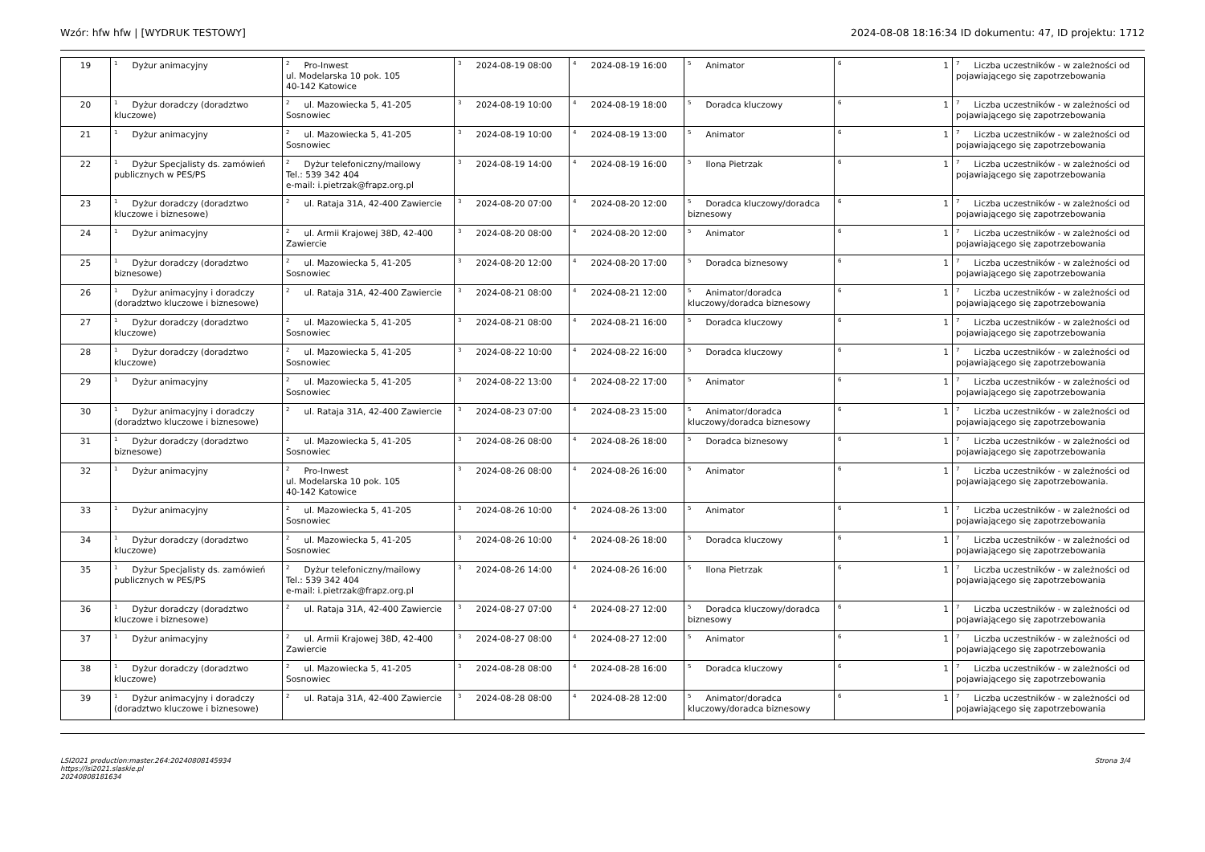Wzór: hfw hfw | [WYDRUK TESTOWY] 2024-08-08 18:16:34 ID dokumentu: 47, ID projektu: 1712
| 19 | <sup>1</sup> Dyżur animacyjny | <sup>2</sup> Pro-Inwest ul. Modelarska 10 pok. 105 40-142 Katowice | <sup>3</sup> 2024-08-19 08:00 | <sup>4</sup> 2024-08-19 16:00 | <sup>5</sup> Animator | <sup>6</sup> 1 | <sup>7</sup> Liczba uczestników - w zależności od pojawiającego się zapotrzebowania |
| 20 | <sup>1</sup> Dyżur doradczy (doradztwo kluczowe) | <sup>2</sup> ul. Mazowiecka 5, 41-205 Sosnowiec | <sup>3</sup> 2024-08-19 10:00 | <sup>4</sup> 2024-08-19 18:00 | <sup>5</sup> Doradca kluczowy | <sup>6</sup> 1 | <sup>7</sup> Liczba uczestników - w zależności od pojawiającego się zapotrzebowania |
| 21 | <sup>1</sup> Dyżur animacyjny | <sup>2</sup> ul. Mazowiecka 5, 41-205 Sosnowiec | <sup>3</sup> 2024-08-19 10:00 | <sup>4</sup> 2024-08-19 13:00 | <sup>5</sup> Animator | <sup>6</sup> 1 | <sup>7</sup> Liczba uczestników - w zależności od pojawiającego się zapotrzebowania |
| 22 | <sup>1</sup> Dyżur Specjalisty ds. zamówień publicznych w PES/PS | <sup>2</sup> Dyżur telefoniczny/mailowy Tel.: 539 342 404 e-mail: i.pietrzak@frapz.org.pl | <sup>3</sup> 2024-08-19 14:00 | <sup>4</sup> 2024-08-19 16:00 | <sup>5</sup> Ilona Pietrzak | <sup>6</sup> 1 | <sup>7</sup> Liczba uczestników - w zależności od pojawiającego się zapotrzebowania |
| 23 | <sup>1</sup> Dyżur doradczy (doradztwo kluczowe i biznesowe) | <sup>2</sup> ul. Rataja 31A, 42-400 Zawiercie | <sup>3</sup> 2024-08-20 07:00 | <sup>4</sup> 2024-08-20 12:00 | <sup>5</sup> Doradca kluczowy/doradca biznesowy | <sup>6</sup> 1 | <sup>7</sup> Liczba uczestników - w zależności od pojawiającego się zapotrzebowania |
| 24 | <sup>1</sup> Dyżur animacyjny | <sup>2</sup> ul. Armii Krajowej 38D, 42-400 Zawiercie | <sup>3</sup> 2024-08-20 08:00 | <sup>4</sup> 2024-08-20 12:00 | <sup>5</sup> Animator | <sup>6</sup> 1 | <sup>7</sup> Liczba uczestników - w zależności od pojawiającego się zapotrzebowania |
| 25 | <sup>1</sup> Dyżur doradczy (doradztwo biznesowe) | <sup>2</sup> ul. Mazowiecka 5, 41-205 Sosnowiec | <sup>3</sup> 2024-08-20 12:00 | <sup>4</sup> 2024-08-20 17:00 | <sup>5</sup> Doradca biznesowy | <sup>6</sup> 1 | <sup>7</sup> Liczba uczestników - w zależności od pojawiającego się zapotrzebowania |
| 26 | <sup>1</sup> Dyżur animacyjny i doradczy (doradztwo kluczowe i biznesowe) | <sup>2</sup> ul. Rataja 31A, 42-400 Zawiercie | <sup>3</sup> 2024-08-21 08:00 | <sup>4</sup> 2024-08-21 12:00 | <sup>5</sup> Animator/doradca kluczowy/doradca biznesowy | <sup>6</sup> 1 | <sup>7</sup> Liczba uczestników - w zależności od pojawiającego się zapotrzebowania |
| 27 | <sup>1</sup> Dyżur doradczy (doradztwo kluczowe) | <sup>2</sup> ul. Mazowiecka 5, 41-205 Sosnowiec | <sup>3</sup> 2024-08-21 08:00 | <sup>4</sup> 2024-08-21 16:00 | <sup>5</sup> Doradca kluczowy | <sup>6</sup> 1 | <sup>7</sup> Liczba uczestników - w zależności od pojawiającego się zapotrzebowania |
| 28 | <sup>1</sup> Dyżur doradczy (doradztwo kluczowe) | <sup>2</sup> ul. Mazowiecka 5, 41-205 Sosnowiec | <sup>3</sup> 2024-08-22 10:00 | <sup>4</sup> 2024-08-22 16:00 | <sup>5</sup> Doradca kluczowy | <sup>6</sup> 1 | <sup>7</sup> Liczba uczestników - w zależności od pojawiającego się zapotrzebowania |
| 29 | <sup>1</sup> Dyżur animacyjny | <sup>2</sup> ul. Mazowiecka 5, 41-205 Sosnowiec | <sup>3</sup> 2024-08-22 13:00 | <sup>4</sup> 2024-08-22 17:00 | <sup>5</sup> Animator | <sup>6</sup> 1 | <sup>7</sup> Liczba uczestników - w zależności od pojawiającego się zapotrzebowania |
| 30 | <sup>1</sup> Dyżur animacyjny i doradczy (doradztwo kluczowe i biznesowe) | <sup>2</sup> ul. Rataja 31A, 42-400 Zawiercie | <sup>3</sup> 2024-08-23 07:00 | <sup>4</sup> 2024-08-23 15:00 | <sup>5</sup> Animator/doradca kluczowy/doradca biznesowy | <sup>6</sup> 1 | <sup>7</sup> Liczba uczestników - w zależności od pojawiającego się zapotrzebowania |
| 31 | <sup>1</sup> Dyżur doradczy (doradztwo biznesowe) | <sup>2</sup> ul. Mazowiecka 5, 41-205 Sosnowiec | <sup>3</sup> 2024-08-26 08:00 | <sup>4</sup> 2024-08-26 18:00 | <sup>5</sup> Doradca biznesowy | <sup>6</sup> 1 | <sup>7</sup> Liczba uczestników - w zależności od pojawiającego się zapotrzebowania |
| 32 | <sup>1</sup> Dyżur animacyjny | <sup>2</sup> Pro-Inwest ul. Modelarska 10 pok. 105 40-142 Katowice | <sup>3</sup> 2024-08-26 08:00 | <sup>4</sup> 2024-08-26 16:00 | <sup>5</sup> Animator | <sup>6</sup> 1 | <sup>7</sup> Liczba uczestników - w zależności od pojawiającego się zapotrzebowania. |
| 33 | <sup>1</sup> Dyżur animacyjny | <sup>2</sup> ul. Mazowiecka 5, 41-205 Sosnowiec | <sup>3</sup> 2024-08-26 10:00 | <sup>4</sup> 2024-08-26 13:00 | <sup>5</sup> Animator | <sup>6</sup> 1 | <sup>7</sup> Liczba uczestników - w zależności od pojawiającego się zapotrzebowania |
| 34 | <sup>1</sup> Dyżur doradczy (doradztwo kluczowe) | <sup>2</sup> ul. Mazowiecka 5, 41-205 Sosnowiec | <sup>3</sup> 2024-08-26 10:00 | <sup>4</sup> 2024-08-26 18:00 | <sup>5</sup> Doradca kluczowy | <sup>6</sup> 1 | <sup>7</sup> Liczba uczestników - w zależności od pojawiającego się zapotrzebowania |
| 35 | <sup>1</sup> Dyżur Specjalisty ds. zamówień publicznych w PES/PS | <sup>2</sup> Dyżur telefoniczny/mailowy Tel.: 539 342 404 e-mail: i.pietrzak@frapz.org.pl | <sup>3</sup> 2024-08-26 14:00 | <sup>4</sup> 2024-08-26 16:00 | <sup>5</sup> Ilona Pietrzak | <sup>6</sup> 1 | <sup>7</sup> Liczba uczestników - w zależności od pojawiającego się zapotrzebowania |
| 36 | <sup>1</sup> Dyżur doradczy (doradztwo kluczowe i biznesowe) | <sup>2</sup> ul. Rataja 31A, 42-400 Zawiercie | <sup>3</sup> 2024-08-27 07:00 | <sup>4</sup> 2024-08-27 12:00 | <sup>5</sup> Doradca kluczowy/doradca biznesowy | <sup>6</sup> 1 | <sup>7</sup> Liczba uczestników - w zależności od pojawiającego się zapotrzebowania |
| 37 | <sup>1</sup> Dyżur animacyjny | <sup>2</sup> ul. Armii Krajowej 38D, 42-400 Zawiercie | <sup>3</sup> 2024-08-27 08:00 | <sup>4</sup> 2024-08-27 12:00 | <sup>5</sup> Animator | <sup>6</sup> 1 | <sup>7</sup> Liczba uczestników - w zależności od pojawiającego się zapotrzebowania |
| 38 | <sup>1</sup> Dyżur doradczy (doradztwo kluczowe) | <sup>2</sup> ul. Mazowiecka 5, 41-205 Sosnowiec | <sup>3</sup> 2024-08-28 08:00 | <sup>4</sup> 2024-08-28 16:00 | <sup>5</sup> Doradca kluczowy | <sup>6</sup> 1 | <sup>7</sup> Liczba uczestników - w zależności od pojawiającego się zapotrzebowania |
| 39 | <sup>1</sup> Dyżur animacyjny i doradczy (doradztwo kluczowe i biznesowe) | <sup>2</sup> ul. Rataja 31A, 42-400 Zawiercie | <sup>3</sup> 2024-08-28 08:00 | <sup>4</sup> 2024-08-28 12:00 | <sup>5</sup> Animator/doradca kluczowy/doradca biznesowy | <sup>6</sup> 1 | <sup>7</sup> Liczba uczestników - w zależności od pojawiającego się zapotrzebowania |
LSI2021 production:master.264:20240808145934
https://lsi2021.slaskie.pl
20240808181634 Strona 3/4